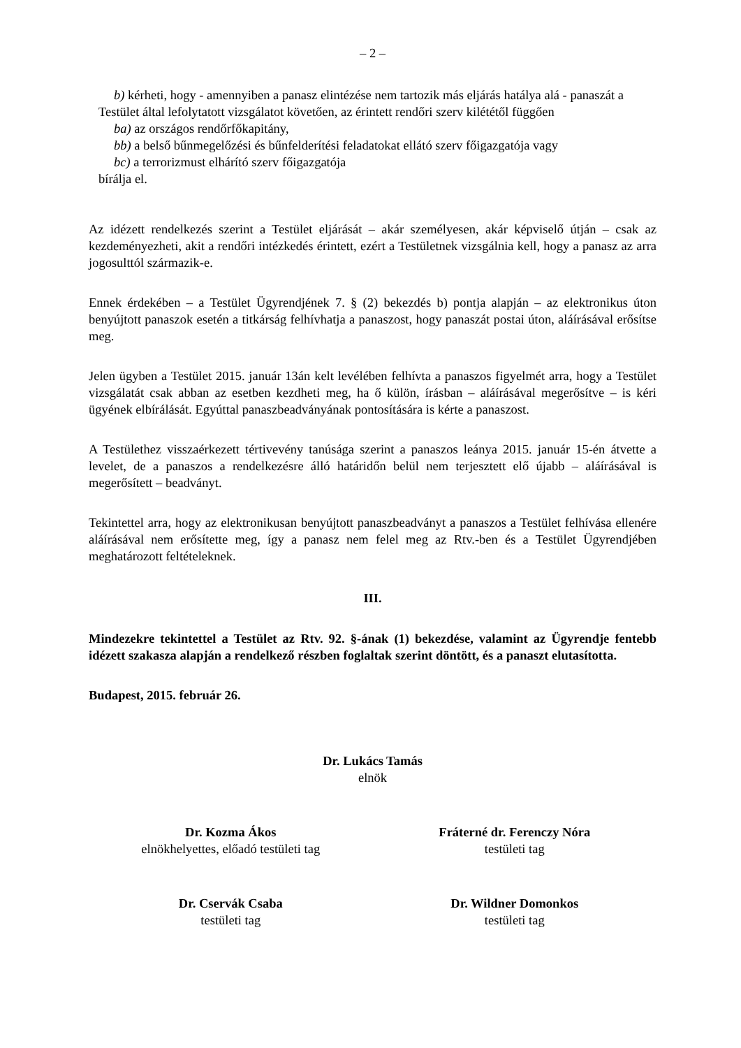– 2 –
b) kérheti, hogy - amennyiben a panasz elintézése nem tartozik más eljárás hatálya alá - panaszát a Testület által lefolytatott vizsgálatot követően, az érintett rendőri szerv kilététől függően
ba) az országos rendőrfőkapitány,
bb) a belső bűnmegelőzési és bűnfelderítési feladatokat ellátó szerv főigazgatója vagy
bc) a terrorizmust elhárító szerv főigazgatója
bírálja el.
Az idézett rendelkezés szerint a Testület eljárását – akár személyesen, akár képviselő útján – csak az kezdeményezheti, akit a rendőri intézkedés érintett, ezért a Testületnek vizsgálnia kell, hogy a panasz az arra jogosulttól származik-e.
Ennek érdekében – a Testület Ügyrendjének 7. § (2) bekezdés b) pontja alapján – az elektronikus úton benyújtott panaszok esetén a titkárság felhívhatja a panaszost, hogy panaszát postai úton, aláírásával erősítse meg.
Jelen ügyben a Testület 2015. január 13án kelt levélében felhívta a panaszos figyelmét arra, hogy a Testület vizsgálatát csak abban az esetben kezdheti meg, ha ő külön, írásban – aláírásával megerősítve – is kéri ügyének elbírálását. Egyúttal panaszbeadványának pontosítására is kérte a panaszost.
A Testülethez visszaérkezett tértivevény tanúsága szerint a panaszos leánya 2015. január 15-én átvette a levelet, de a panaszos a rendelkezésre álló határidőn belül nem terjesztett elő újabb – aláírásával is megerősített – beadványt.
Tekintettel arra, hogy az elektronikusan benyújtott panaszbeadványt a panaszos a Testület felhívása ellenére aláírásával nem erősítette meg, így a panasz nem felel meg az Rtv.-ben és a Testület Ügyrendjében meghatározott feltételeknek.
III.
Mindezekre tekintettel a Testület az Rtv. 92. §-ának (1) bekezdése, valamint az Ügyrendje fentebb idézett szakasza alapján a rendelkező részben foglaltak szerint döntött, és a panaszt elutasította.
Budapest, 2015. február 26.
Dr. Lukács Tamás
elnök
Dr. Kozma Ákos
elnökhelyettes, előadó testületi tag
Fráterné dr. Ferenczy Nóra
testületi tag
Dr. Cservák Csaba
testületi tag
Dr. Wildner Domonkos
testületi tag